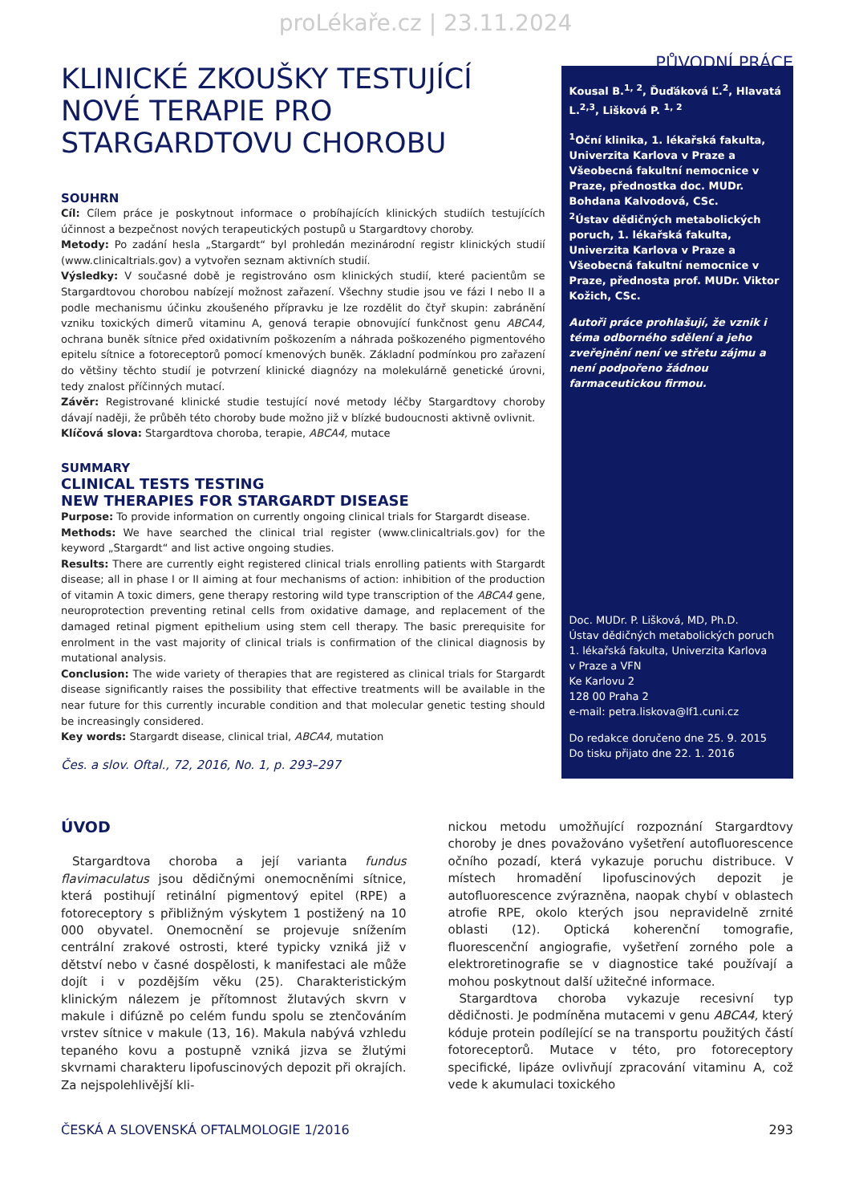proLékaře.cz | 23.11.2024
PŮVODNÍ PRÁCE
KLINICKÉ ZKOUŠKY TESTUJÍCÍ NOVÉ TERAPIE PRO STARGARDTOVU CHOROBU
SOUHRN
Cíl: Cílem práce je poskytnout informace o probíhajících klinických studiích testujících účinnost a bezpečnost nových terapeutických postupů u Stargardtovy choroby.
Metody: Po zadání hesla „Stargardt“ byl prohledán mezinárodní registr klinických studií (www.clinicaltrials.gov) a vytvořen seznam aktivních studií.
Výsledky: V současné době je registrováno osm klinických studií, které pacientům se Stargardtovou chorobou nabízejí možnost zařazení. Všechny studie jsou ve fázi I nebo II a podle mechanismu účinku zkoušeného přípravku je lze rozdělit do čtyř skupin: zabránění vzniku toxických dimerů vitaminu A, genová terapie obnovující funkčnost genu ABCA4, ochrana buněk sítnice před oxidativním poškozením a náhrada poškozeného pigmentového epitelu sítnice a fotoreceptorů pomocí kmenových buněk. Základní podmínkou pro zařazení do většiny těchto studií je potvrzení klinické diagnózy na molekulárně genetické úrovni, tedy znalost příčinných mutací.
Závěr: Registrované klinické studie testující nové metody léčby Stargardtovy choroby dávají naději, že průběh této choroby bude možno již v blízké budoucnosti aktivně ovlivnit.
Klíčová slova: Stargardtova choroba, terapie, ABCA4, mutace
SUMMARY
CLINICAL TESTS TESTING
NEW THERAPIES FOR STARGARDT DISEASE
Purpose: To provide information on currently ongoing clinical trials for Stargardt disease.
Methods: We have searched the clinical trial register (www.clinicaltrials.gov) for the keyword „Stargardt“ and list active ongoing studies.
Results: There are currently eight registered clinical trials enrolling patients with Stargardt disease; all in phase I or II aiming at four mechanisms of action: inhibition of the production of vitamin A toxic dimers, gene therapy restoring wild type transcription of the ABCA4 gene, neuroprotection preventing retinal cells from oxidative damage, and replacement of the damaged retinal pigment epithelium using stem cell therapy. The basic prerequisite for enrolment in the vast majority of clinical trials is confirmation of the clinical diagnosis by mutational analysis.
Conclusion: The wide variety of therapies that are registered as clinical trials for Stargardt disease significantly raises the possibility that effective treatments will be available in the near future for this currently incurable condition and that molecular genetic testing should be increasingly considered.
Key words: Stargardt disease, clinical trial, ABCA4, mutation
Čes. a slov. Oftal., 72, 2016, No. 1, p. 293–297
Kousal B.<sup>1, 2</sup>, Ďuďáková Ľ.<sup>2</sup>, Hlavatá L.<sup>2,3</sup>, Lišková P. <sup>1, 2</sup>
<sup>1</sup> Oční klinika, 1. lékařská fakulta, Univerzita Karlova v Praze a Všeobecná fakultní nemocnice v Praze, přednostka doc. MUDr. Bohdana Kalvodová, CSc.
<sup>2</sup> Ústav dědičných metabolických poruch, 1. lékařská fakulta, Univerzita Karlova v Praze a Všeobecná fakultní nemocnice v Praze, přednosta prof. MUDr. Viktor Kožich, CSc.
Autoři práce prohlašují, že vznik i téma odborného sdělení a jeho zveřejnění není ve střetu zájmu a není podpořeno žádnou farmaceutickou firmou.
Doc. MUDr. P. Lišková, MD, Ph.D.
Ústav dědičných metabolických poruch
1. lékařská fakulta, Univerzita Karlova
v Praze a VFN
Ke Karlovu 2
128 00 Praha 2
e-mail: petra.liskova@lf1.cuni.cz
Do redakce doručeno dne 25. 9. 2015
Do tisku přijato dne 22. 1. 2016
ÚVOD
Stargardtova choroba a její varianta fundus flavimaculatus jsou dědičnými onemocněními sítnice, která postihují retinální pigmentový epitel (RPE) a fotoreceptory s přibližným výskytem 1 postižený na 10 000 obyvatel. Onemocnění se projevuje snížením centrální zrakové ostrosti, které typicky vzniká již v dětství nebo v časné dospělosti, k manifestaci ale může dojít i v pozdějším věku (25). Charakteristickým klinickým nálezem je přítomnost žlutavých skvrn v makule i difúzně po celém fundu spolu se ztenčováním vrstev sítnice v makule (13, 16). Makula nabývá vzhledu tepaného kovu a postupně vzniká jizva se žlutými skvrnami charakteru lipofuscinových depozit při okrajích. Za nejspolehlivější kli-
nickou metodu umožňující rozpoznání Stargardtovy choroby je dnes považováno vyšetření autofluorescence očního pozadí, která vykazuje poruchu distribuce. V místech hromadění lipofuscinových depozit je autofluorescence zvýrazněna, naopak chybí v oblastech atrofie RPE, okolo kterých jsou nepravidelně zrnité oblasti (12). Optická koherenční tomografie, fluorescenční angiografie, vyšetření zorného pole a elektroretinografie se v diagnostice také používají a mohou poskytnout další užitečné informace.
Stargardtova choroba vykazuje recesivní typ dědičnosti. Je podmíněna mutacemi v genu ABCA4, který kóduje protein podílející se na transportu použitých částí fotoreceptorů. Mutace v této, pro fotoreceptory specifické, lipáze ovlivňují zpracování vitaminu A, což vede k akumulaci toxického
ČESKÁ A SLOVENSKÁ OFTALMOLOGIE 1/2016 293